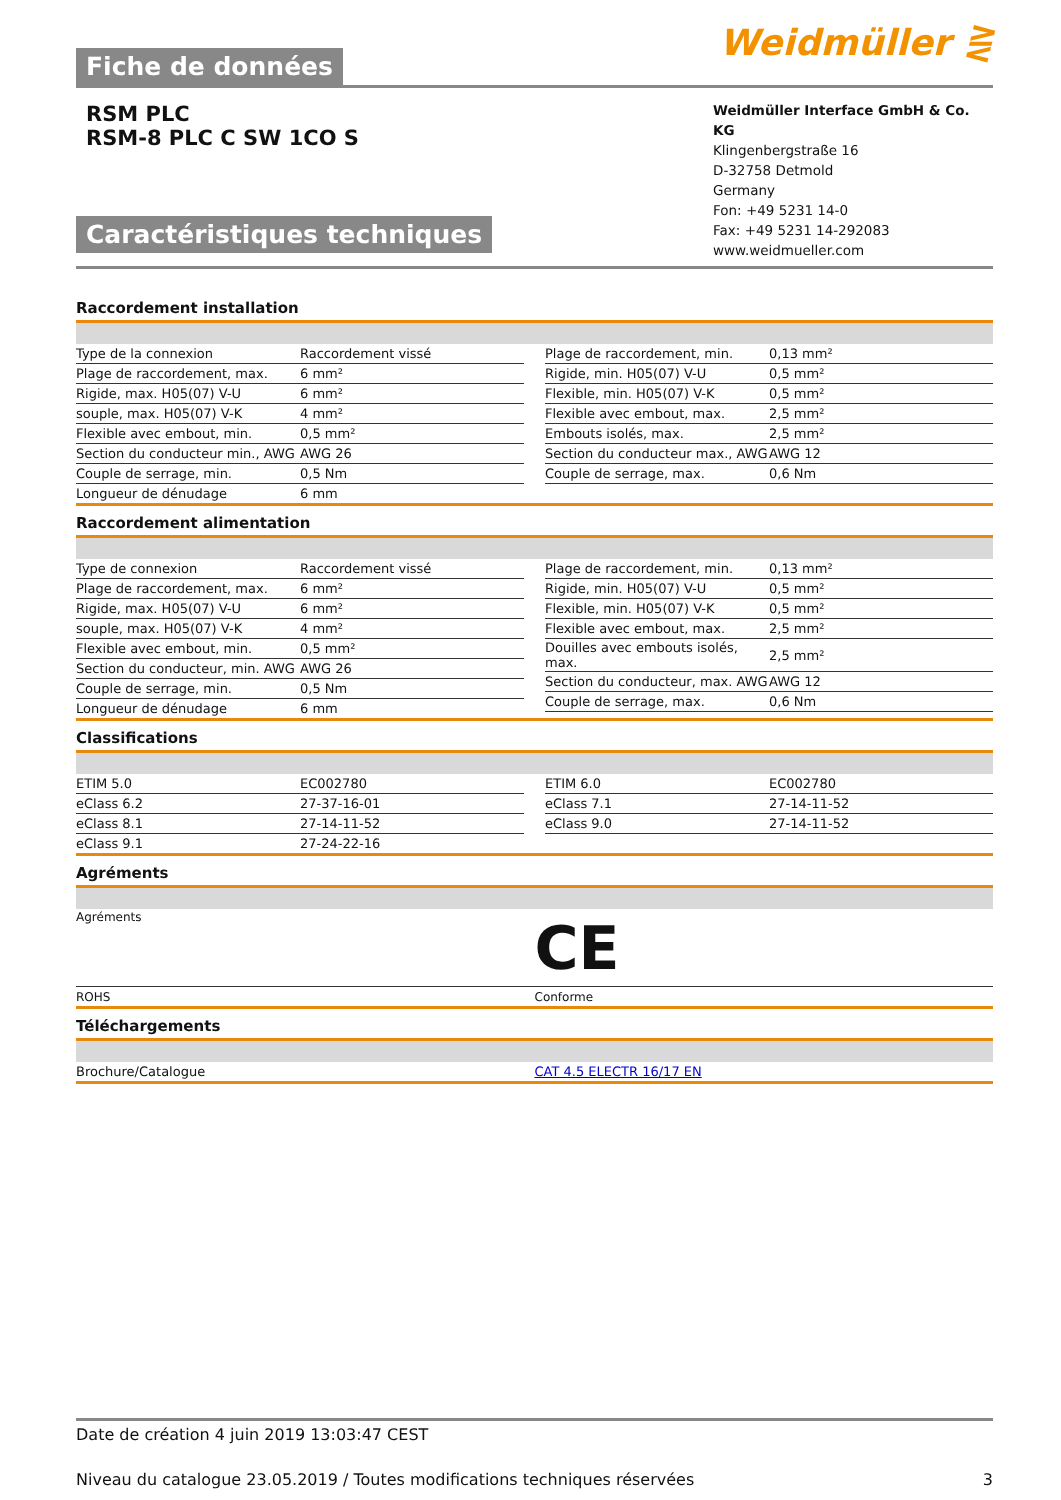Fiche de données
Weidmüller ⋛
RSM PLC
RSM-8 PLC C SW 1CO S
Caractéristiques techniques
Weidmüller Interface GmbH & Co. KG
Klingenbergstraße 16
D-32758 Detmold
Germany
Fon: +49 5231 14-0
Fax: +49 5231 14-292083
www.weidmueller.com
Raccordement installation
| Type de la connexion | Raccordement vissé |
| Plage de raccordement, max. | 6 mm² |
| Rigide, max. H05(07) V-U | 6 mm² |
| souple, max. H05(07) V-K | 4 mm² |
| Flexible avec embout, min. | 0,5 mm² |
| Section du conducteur min., AWG | AWG 26 |
| Couple de serrage, min. | 0,5 Nm |
| Longueur de dénudage | 6 mm |
| Plage de raccordement, min. | 0,13 mm² |
| Rigide, min. H05(07) V-U | 0,5 mm² |
| Flexible, min. H05(07) V-K | 0,5 mm² |
| Flexible avec embout, max. | 2,5 mm² |
| Embouts isolés, max. | 2,5 mm² |
| Section du conducteur max., AWG | AWG 12 |
| Couple de serrage, max. | 0,6 Nm |
Raccordement alimentation
| Type de connexion | Raccordement vissé |
| Plage de raccordement, max. | 6 mm² |
| Rigide, max. H05(07) V-U | 6 mm² |
| souple, max. H05(07) V-K | 4 mm² |
| Flexible avec embout, min. | 0,5 mm² |
| Section du conducteur, min. AWG | AWG 26 |
| Couple de serrage, min. | 0,5 Nm |
| Longueur de dénudage | 6 mm |
| Plage de raccordement, min. | 0,13 mm² |
| Rigide, min. H05(07) V-U | 0,5 mm² |
| Flexible, min. H05(07) V-K | 0,5 mm² |
| Flexible avec embout, max. | 2,5 mm² |
| Douilles avec embouts isolés, max. | 2,5 mm² |
| Section du conducteur, max. AWG | AWG 12 |
| Couple de serrage, max. | 0,6 Nm |
Classifications
| ETIM 5.0 | EC002780 |
| eClass 6.2 | 27-37-16-01 |
| eClass 8.1 | 27-14-11-52 |
| eClass 9.1 | 27-24-22-16 |
| ETIM 6.0 | EC002780 |
| eClass 7.1 | 27-14-11-52 |
| eClass 9.0 | 27-14-11-52 |
Agréments
| Agréments | CE |
| ROHS | Conforme |
Téléchargements
| Brochure/Catalogue | CAT 4.5 ELECTR 16/17 EN |
Date de création 4 juin 2019 13:03:47 CEST
Niveau du catalogue 23.05.2019 / Toutes modifications techniques réservées 3